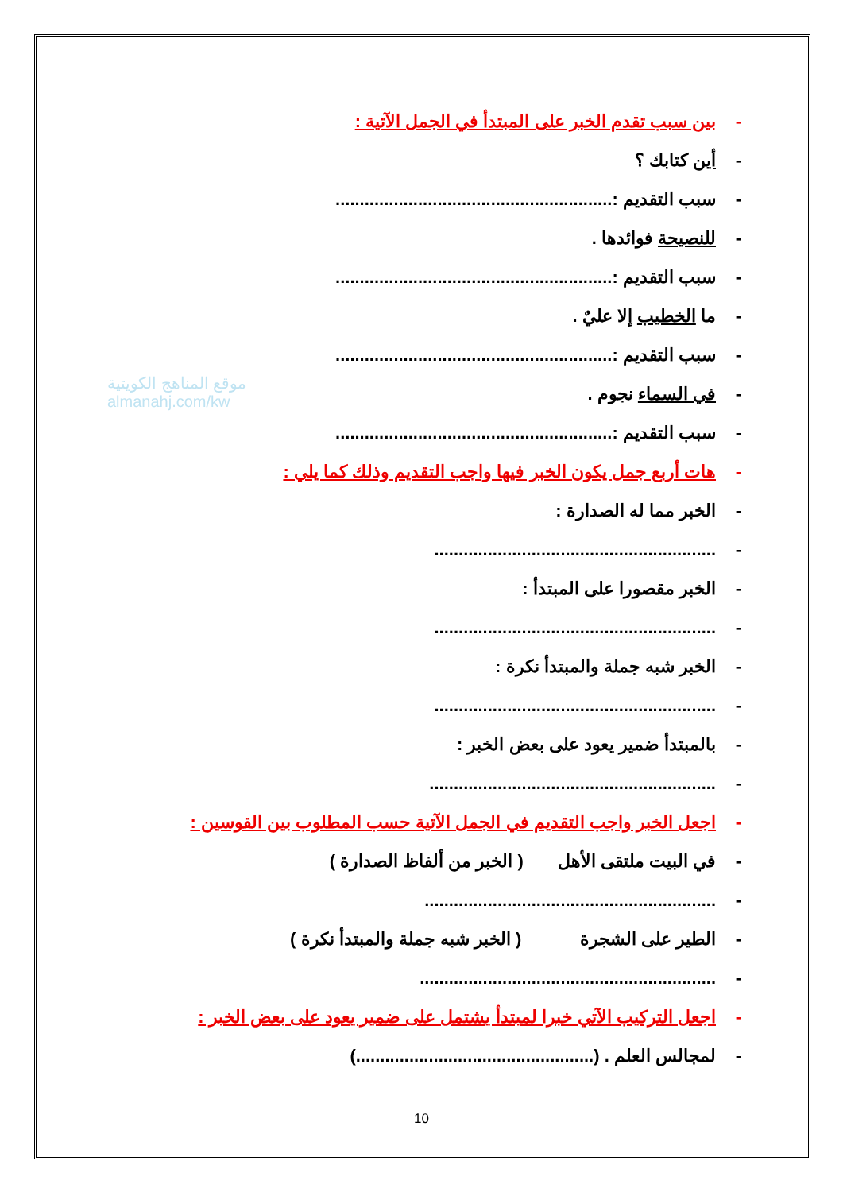موقع المناهج الكويتية
almanahj.com/kw
- بين سبب تقدم الخبر على المبتدأ في الجمل الآتية :
- أين كتابك ؟
- سبب التقديم :.........................................................
- للنصيحة فوائدها .
- سبب التقديم :.........................................................
- ما الخطيب إلا عليٌ .
- سبب التقديم :.........................................................
- في السماء نجوم .
- سبب التقديم :.........................................................
- هات أربع جمل يكون الخبر فيها واجب التقديم وذلك كما يلي :
- الخبر مما له الصدارة :
-..........................................................
- الخبر مقصورا على المبتدأ :
-..........................................................
- الخبر شبه جملة والمبتدأ نكرة :
-..........................................................
- بالمبتدأ ضمير يعود على بعض الخبر :
-...........................................................
- اجعل الخبر واجب التقديم في الجمل الآتية حسب المطلوب بين القوسين :
- في البيت ملتقى الأهل ( الخبر من ألفاظ الصدارة )
-............................................................
- الطير على الشجرة ( الخبر شبه جملة والمبتدأ نكرة )
-.............................................................
- اجعل التركيب الآتي خبرا لمبتدأ يشتمل على ضمير يعود على بعض الخبر :
- لمجالس العلم . (.................................................)
10